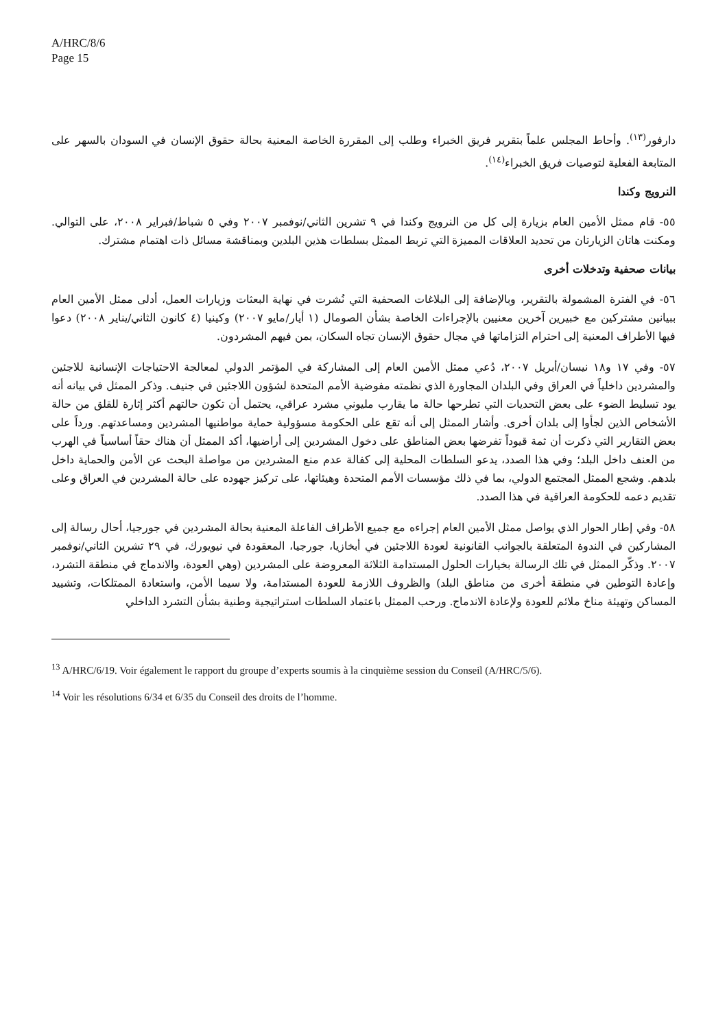A/HRC/8/6
Page 15
دارفور<sup>(١٣)</sup>. وأحاط المجلس علماً بتقرير فريق الخبراء وطلب إلى المقررة الخاصة المعنية بحالة حقوق الإنسان في السودان بالسهر على المتابعة الفعلية لتوصيات فريق الخبراء<sup>(١٤)</sup>.
النرويج وكندا
٥٥- قام ممثل الأمين العام بزيارة إلى كل من النرويج وكندا في ٩ تشرين الثاني/نوفمبر ٢٠٠٧ وفي ٥ شباط/فبراير ٢٠٠٨، على التوالي. ومكنت هاتان الزيارتان من تحديد العلاقات المميزة التي تربط الممثل بسلطات هذين البلدين وبمناقشة مسائل ذات اهتمام مشترك.
بيانات صحفية وتدخلات أخرى
٥٦- في الفترة المشمولة بالتقرير، وبالإضافة إلى البلاغات الصحفية التي نُشرت في نهاية البعثات وزيارات العمل، أدلى ممثل الأمين العام ببيانين مشتركين مع خبيرين آخرين معنيين بالإجراءات الخاصة بشأن الصومال (١ أيار/مايو ٢٠٠٧) وكينيا (٤ كانون الثاني/يناير ٢٠٠٨) دعوا فيها الأطراف المعنية إلى احترام التزاماتها في مجال حقوق الإنسان تجاه السكان، بمن فيهم المشردون.
٥٧- وفي ١٧ و١٨ نيسان/أبريل ٢٠٠٧، دُعي ممثل الأمين العام إلى المشاركة في المؤتمر الدولي لمعالجة الاحتياجات الإنسانية للاجئين والمشردين داخلياً في العراق وفي البلدان المجاورة الذي نظمته مفوضية الأمم المتحدة لشؤون اللاجئين في جنيف. وذكر الممثل في بيانه أنه يود تسليط الضوء على بعض التحديات التي تطرحها حالة ما يقارب مليوني مشرد عراقي، يحتمل أن تكون حالتهم أكثر إثارة للقلق من حالة الأشخاص الذين لجأوا إلى بلدان أخرى. وأشار الممثل إلى أنه تقع على الحكومة مسؤولية حماية مواطنيها المشردين ومساعدتهم. ورداً على بعض التقارير التي ذكرت أن ثمة قيوداً تفرضها بعض المناطق على دخول المشردين إلى أراضيها، أكد الممثل أن هناك حقاً أساسياً في الهرب من العنف داخل البلد؛ وفي هذا الصدد، يدعو السلطات المحلية إلى كفالة عدم منع المشردين من مواصلة البحث عن الأمن والحماية داخل بلدهم. وشجع الممثل المجتمع الدولي، بما في ذلك مؤسسات الأمم المتحدة وهيئاتها، على تركيز جهوده على حالة المشردين في العراق وعلى تقديم دعمه للحكومة العراقية في هذا الصدد.
٥٨- وفي إطار الحوار الذي يواصل ممثل الأمين العام إجراءه مع جميع الأطراف الفاعلة المعنية بحالة المشردين في جورجيا، أحال رسالة إلى المشاركين في الندوة المتعلقة بالجوانب القانونية لعودة اللاجئين في أبخازيا، جورجيا، المعقودة في نيويورك، في ٢٩ تشرين الثاني/نوفمبر ٢٠٠٧. وذكّر الممثل في تلك الرسالة بخيارات الحلول المستدامة الثلاثة المعروضة على المشردين (وهي العودة، والاندماج في منطقة التشرد، وإعادة التوطين في منطقة أخرى من مناطق البلد) والظروف اللازمة للعودة المستدامة، ولا سيما الأمن، واستعادة الممتلكات، وتشييد المساكن وتهيئة مناخ ملائم للعودة ولإعادة الاندماج. ورحب الممثل باعتماد السلطات استراتيجية وطنية بشأن التشرد الداخلي
<sup>13</sup> A/HRC/6/19. Voir également le rapport du groupe d’experts soumis à la cinquième session du Conseil (A/HRC/5/6).
<sup>14</sup> Voir les résolutions 6/34 et 6/35 du Conseil des droits de l’homme.